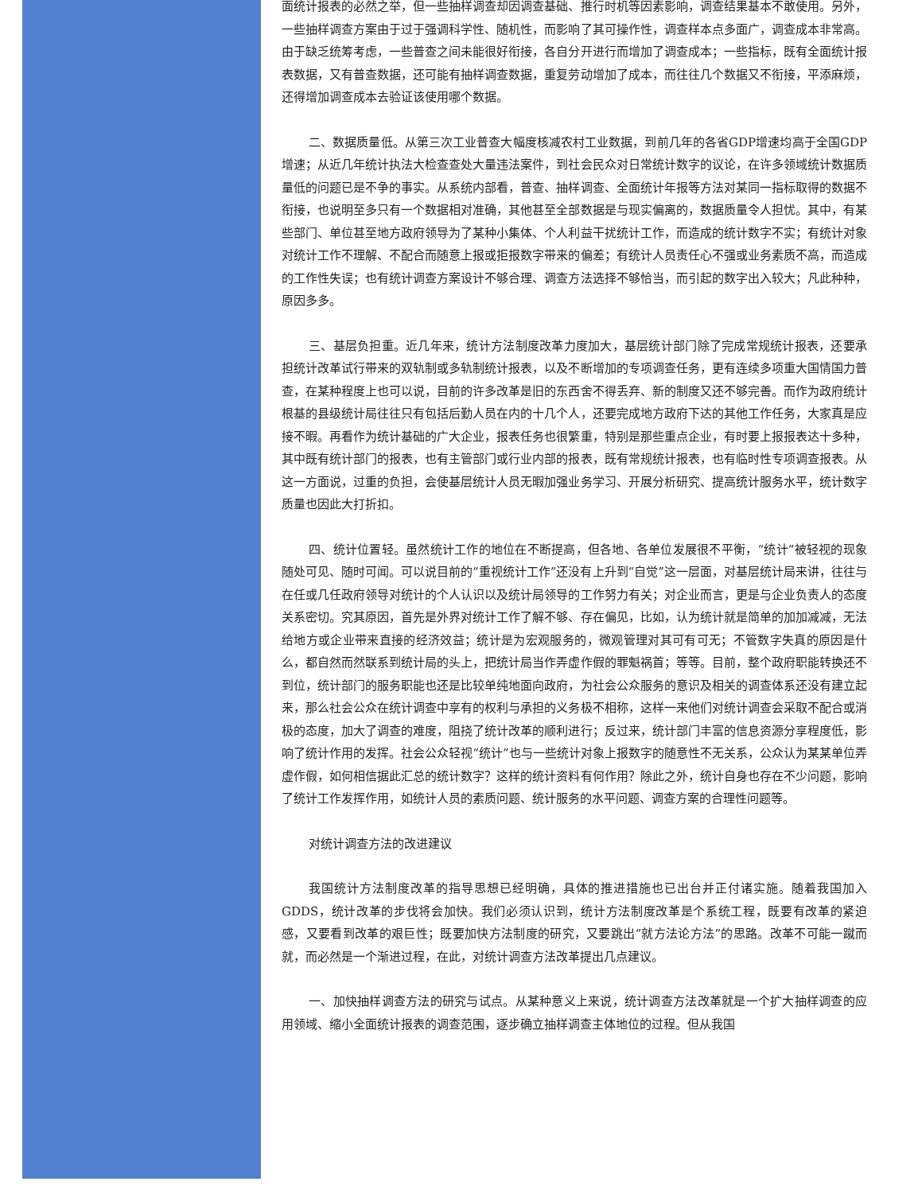面统计报表的必然之举，但一些抽样调查却因调查基础、推行时机等因素影响，调查结果基本不敢使用。另外，一些抽样调查方案由于过于强调科学性、随机性，而影响了其可操作性，调查样本点多面广，调查成本非常高。由于缺乏统筹考虑，一些普查之间未能很好衔接，各自分开进行而增加了调查成本；一些指标，既有全面统计报表数据，又有普查数据，还可能有抽样调查数据，重复劳动增加了成本，而往往几个数据又不衔接，平添麻烦，还得增加调查成本去验证该使用哪个数据。
二、数据质量低。从第三次工业普查大幅度核减农村工业数据，到前几年的各省GDP增速均高于全国GDP增速；从近几年统计执法大检查查处大量违法案件，到社会民众对日常统计数字的议论，在许多领域统计数据质量低的问题已是不争的事实。从系统内部看，普查、抽样调查、全面统计年报等方法对某同一指标取得的数据不衔接，也说明至多只有一个数据相对准确，其他甚至全部数据是与现实偏离的，数据质量令人担忧。其中，有某些部门、单位甚至地方政府领导为了某种小集体、个人利益干扰统计工作，而造成的统计数字不实；有统计对象对统计工作不理解、不配合而随意上报或拒报数字带来的偏差；有统计人员责任心不强或业务素质不高，而造成的工作性失误；也有统计调查方案设计不够合理、调查方法选择不够恰当，而引起的数字出入较大；凡此种种，原因多多。
三、基层负担重。近几年来，统计方法制度改革力度加大，基层统计部门除了完成常规统计报表，还要承担统计改革试行带来的双轨制或多轨制统计报表，以及不断增加的专项调查任务，更有连续多项重大国情国力普查，在某种程度上也可以说，目前的许多改革是旧的东西舍不得丢弃、新的制度又还不够完善。而作为政府统计根基的县级统计局往往只有包括后勤人员在内的十几个人，还要完成地方政府下达的其他工作任务，大家真是应接不暇。再看作为统计基础的广大企业，报表任务也很繁重，特别是那些重点企业，有时要上报报表达十多种，其中既有统计部门的报表，也有主管部门或行业内部的报表，既有常规统计报表，也有临时性专项调查报表。从这一方面说，过重的负担，会使基层统计人员无暇加强业务学习、开展分析研究、提高统计服务水平，统计数字质量也因此大打折扣。
四、统计位置轻。虽然统计工作的地位在不断提高，但各地、各单位发展很不平衡，“统计”被轻视的现象随处可见、随时可闻。可以说目前的“重视统计工作”还没有上升到“自觉”这一层面，对基层统计局来讲，往往与在任或几任政府领导对统计的个人认识以及统计局领导的工作努力有关；对企业而言，更是与企业负责人的态度关系密切。究其原因，首先是外界对统计工作了解不够、存在偏见，比如，认为统计就是简单的加加减减，无法给地方或企业带来直接的经济效益；统计是为宏观服务的，微观管理对其可有可无；不管数字失真的原因是什么，都自然而然联系到统计局的头上，把统计局当作弄虚作假的罪魁祸首；等等。目前，整个政府职能转换还不到位，统计部门的服务职能也还是比较单纯地面向政府，为社会公众服务的意识及相关的调查体系还没有建立起来，那么社会公众在统计调查中享有的权利与承担的义务极不相称，这样一来他们对统计调查会采取不配合或消极的态度，加大了调查的难度，阻挠了统计改革的顺利进行；反过来，统计部门丰富的信息资源分享程度低，影响了统计作用的发挥。社会公众轻视“统计”也与一些统计对象上报数字的随意性不无关系，公众认为某某单位弄虚作假，如何相信据此汇总的统计数字？这样的统计资料有何作用？除此之外，统计自身也存在不少问题，影响了统计工作发挥作用，如统计人员的素质问题、统计服务的水平问题、调查方案的合理性问题等。
对统计调查方法的改进建议
我国统计方法制度改革的指导思想已经明确，具体的推进措施也已出台并正付诸实施。随着我国加入GDDS，统计改革的步伐将会加快。我们必须认识到，统计方法制度改革是个系统工程，既要有改革的紧迫感，又要看到改革的艰巨性；既要加快方法制度的研究，又要跳出“就方法论方法”的思路。改革不可能一蹴而就，而必然是一个渐进过程，在此，对统计调查方法改革提出几点建议。
一、加快抽样调查方法的研究与试点。从某种意义上来说，统计调查方法改革就是一个扩大抽样调查的应用领域、缩小全面统计报表的调查范围，逐步确立抽样调查主体地位的过程。但从我国